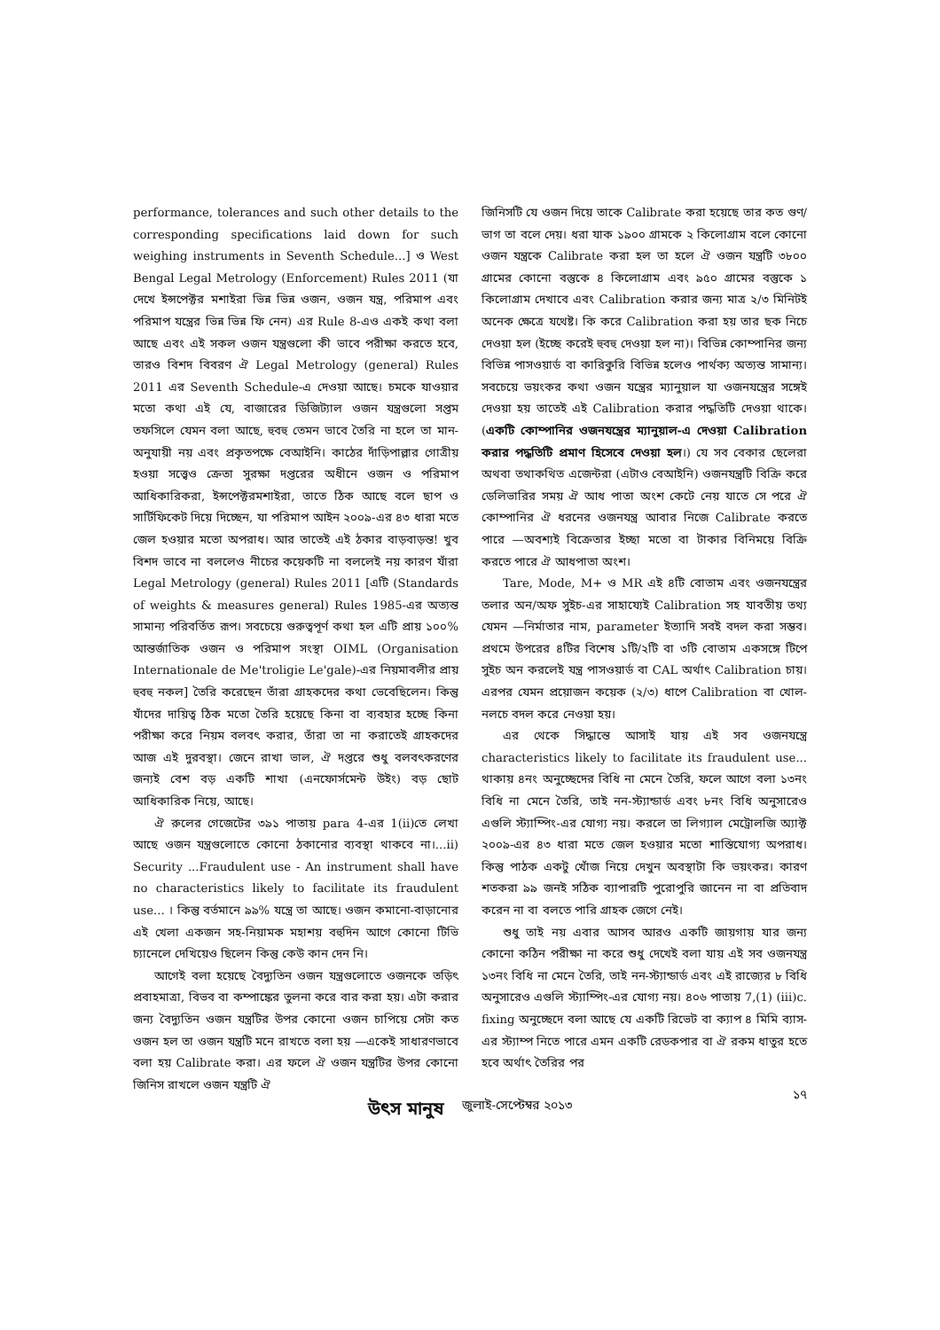performance, tolerances and such other details to the corresponding specifications laid down for such weighing instruments in Seventh Schedule...] ও West Bengal Legal Metrology (Enforcement) Rules 2011 (যা দেখে ইন্সপেক্টর মশাইরা ভিন্ন ভিন্ন ওজন, ওজন যন্ত্র, পরিমাপ এবং পরিমাপ যন্ত্রের ভিন্ন ভিন্ন ফি নেন) এর Rule 8-এও একই কথা বলা আছে এবং এই সকল ওজন যন্ত্রগুলো কী ভাবে পরীক্ষা করতে হবে, তারও বিশদ বিবরণ ঐ Legal Metrology (general) Rules 2011 এর Seventh Schedule-এ দেওয়া আছে। চমকে যাওয়ার মতো কথা এই যে, বাজারের ডিজিট্যাল ওজন যন্ত্রগুলো সপ্তম তফসিলে যেমন বলা আছে, হুবহু তেমন ভাবে তৈরি না হলে তা মান-অনুযায়ী নয় এবং প্রকৃতপক্ষে বেআইনি। কাঠের দাঁড়িপাল্লার গোত্রীয় হওয়া সত্ত্বেও ক্রেতা সুরক্ষা দপ্তরের অধীনে ওজন ও পরিমাপ আধিকারিকরা, ইন্সপেক্টরমশাইরা, তাতে ঠিক আছে বলে ছাপ ও সার্টিফিকেট দিয়ে দিচ্ছেন, যা পরিমাপ আইন ২০০৯-এর ৪৩ ধারা মতে জেল হওয়ার মতো অপরাধ। আর তাতেই এই ঠকার বাড়বাড়ন্ত! খুব বিশদ ভাবে না বললেও নীচের কয়েকটি না বললেই নয় কারণ যাঁরা Legal Metrology (general) Rules 2011 [এটি (Standards of weights & measures general) Rules 1985-এর অত্যন্ত সামান্য পরিবর্তিত রূপ। সবচেয়ে গুরুত্বপূর্ণ কথা হল এটি প্রায় ১০০% আন্তর্জাতিক ওজন ও পরিমাপ সংস্থা OIML (Organisation Internationale de Me'troligie Le'gale)-এর নিয়মাবলীর প্রায় হুবহু নকল] তৈরি করেছেন তাঁরা গ্রাহকদের কথা ভেবেছিলেন। কিন্তু যাঁদের দায়িত্ব ঠিক মতো তৈরি হয়েছে কিনা বা ব্যবহার হচ্ছে কিনা পরীক্ষা করে নিয়ম বলবৎ করার, তাঁরা তা না করাতেই গ্রাহকদের আজ এই দুরবস্থা। জেনে রাখা ভাল, ঐ দপ্তরে শুধু বলবৎকরণের জন্যই বেশ বড় একটি শাখা (এনফোর্সমেন্ট উইং) বড় ছোট আধিকারিক নিয়ে, আছে।
ঐ রুলের গেজেটের ৩৯১ পাতায় para 4-এর 1(ii)তে লেখা আছে ওজন যন্ত্রগুলোতে কোনো ঠকানোর ব্যবস্থা থাকবে না।...ii) Security ...Fraudulent use - An instrument shall have no characteristics likely to facilitate its fraudulent use... । কিন্তু বর্তমানে ৯৯% যন্ত্রে তা আছে। ওজন কমানো-বাড়ানোর এই খেলা একজন সহ-নিয়ামক মহাশয় বহুদিন আগে কোনো টিভি চ্যানেলে দেখিয়েও ছিলেন কিন্তু কেউ কান দেন নি।
আগেই বলা হয়েছে বৈদ্যুতিন ওজন যন্ত্রগুলোতে ওজনকে তড়িৎ প্রবাহমাত্রা, বিভব বা কম্পাঙ্কের তুলনা করে বার করা হয়। এটা করার জন্য বৈদ্যুতিন ওজন যন্ত্রটির উপর কোনো ওজন চাপিয়ে সেটা কত ওজন হল তা ওজন যন্ত্রটি মনে রাখতে বলা হয় —একেই সাধারণভাবে বলা হয় Calibrate করা। এর ফলে ঐ ওজন যন্ত্রটির উপর কোনো জিনিস রাখলে ওজন যন্ত্রটি ঐ
জিনিসটি যে ওজন দিয়ে তাকে Calibrate করা হয়েছে তার কত গুণ/ভাগ তা বলে দেয়। ধরা যাক ১৯০০ গ্রামকে ২ কিলোগ্রাম বলে কোনো ওজন যন্ত্রকে Calibrate করা হল তা হলে ঐ ওজন যন্ত্রটি ৩৮০০ গ্রামের কোনো বস্তুকে ৪ কিলোগ্রাম এবং ৯৫০ গ্রামের বস্তুকে ১ কিলোগ্রাম দেখাবে এবং Calibration করার জন্য মাত্র ২/৩ মিনিটই অনেক ক্ষেত্রে যথেষ্ট। কি করে Calibration করা হয় তার ছক নিচে দেওয়া হল (ইচ্ছে করেই হুবহু দেওয়া হল না)। বিভিন্ন কোম্পানির জন্য বিভিন্ন পাসওয়ার্ড বা কারিকুরি বিভিন্ন হলেও পার্থক্য অত্যন্ত সামান্য। সবচেয়ে ভয়ংকর কথা ওজন যন্ত্রের ম্যানুয়াল যা ওজনযন্ত্রের সঙ্গেই দেওয়া হয় তাতেই এই Calibration করার পদ্ধতিটি দেওয়া থাকে। (একটি কোম্পানির ওজনযন্ত্রের ম্যানুয়াল-এ দেওয়া Calibration করার পদ্ধতিটি প্রমাণ হিসেবে দেওয়া হল।) যে সব বেকার ছেলেরা অথবা তথাকথিত এজেন্টরা (এটাও বেআইনি) ওজনযন্ত্রটি বিক্রি করে ডেলিভারির সময় ঐ আধ পাতা অংশ কেটে নেয় যাতে সে পরে ঐ কোম্পানির ঐ ধরনের ওজনযন্ত্র আবার নিজে Calibrate করতে পারে —অবশ্যই বিক্রেতার ইচ্ছা মতো বা টাকার বিনিময়ে বিক্রি করতে পারে ঐ আধপাতা অংশ।
Tare, Mode, M+ ও MR এই ৪টি বোতাম এবং ওজনযন্ত্রের তলার অন/অফ সুইচ-এর সাহায্যেই Calibration সহ যাবতীয় তথ্য যেমন —নির্মাতার নাম, parameter ইত্যাদি সবই বদল করা সম্ভব। প্রথমে উপরের ৪টির বিশেষ ১টি/২টি বা ৩টি বোতাম একসঙ্গে টিপে সুইচ অন করলেই যন্ত্র পাসওয়ার্ড বা CAL অর্থাৎ Calibration চায়। এরপর যেমন প্রয়োজন কয়েক (২/৩) ধাপে Calibration বা খোল-নলচে বদল করে নেওয়া হয়।
এর থেকে সিদ্ধান্তে আসাই যায় এই সব ওজনযন্ত্রে characteristics likely to facilitate its fraudulent use... থাকায় ৪নং অনুচ্ছেদের বিধি না মেনে তৈরি, ফলে আগে বলা ১৩নং বিধি না মেনে তৈরি, তাই নন-স্ট্যান্ডার্ড এবং ৮নং বিধি অনুসারেও এগুলি স্ট্যাম্পিং-এর যোগ্য নয়। করলে তা লিগ্যাল মেট্রোলজি অ্যাক্ট ২০০৯-এর ৪৩ ধারা মতে জেল হওয়ার মতো শাস্তিযোগ্য অপরাধ। কিন্তু পাঠক একটু খোঁজ নিয়ে দেখুন অবস্থাটা কি ভয়ংকর। কারণ শতকরা ৯৯ জনই সঠিক ব্যাপারটি পুরোপুরি জানেন না বা প্রতিবাদ করেন না বা বলতে পারি গ্রাহক জেগে নেই।
শুধু তাই নয় এবার আসব আরও একটি জায়গায় যার জন্য কোনো কঠিন পরীক্ষা না করে শুধু দেখেই বলা যায় এই সব ওজনযন্ত্র ১৩নং বিধি না মেনে তৈরি, তাই নন-স্ট্যান্ডার্ড এবং এই রাজ্যের ৮ বিধি অনুসারেও এগুলি স্ট্যাম্পিং-এর যোগ্য নয়। ৪০৬ পাতায় 7,(1) (iii)c. fixing অনুচ্ছেদে বলা আছে যে একটি রিভেট বা ক্যাপ ৪ মিমি ব্যাস-এর স্ট্যাম্প নিতে পারে এমন একটি রেডকপার বা ঐ রকম ধাতুর হতে হবে অর্থাৎ তৈরির পর
উৎস মানুষ জুলাই-সেপ্টেম্বর ২০১৩
১৭